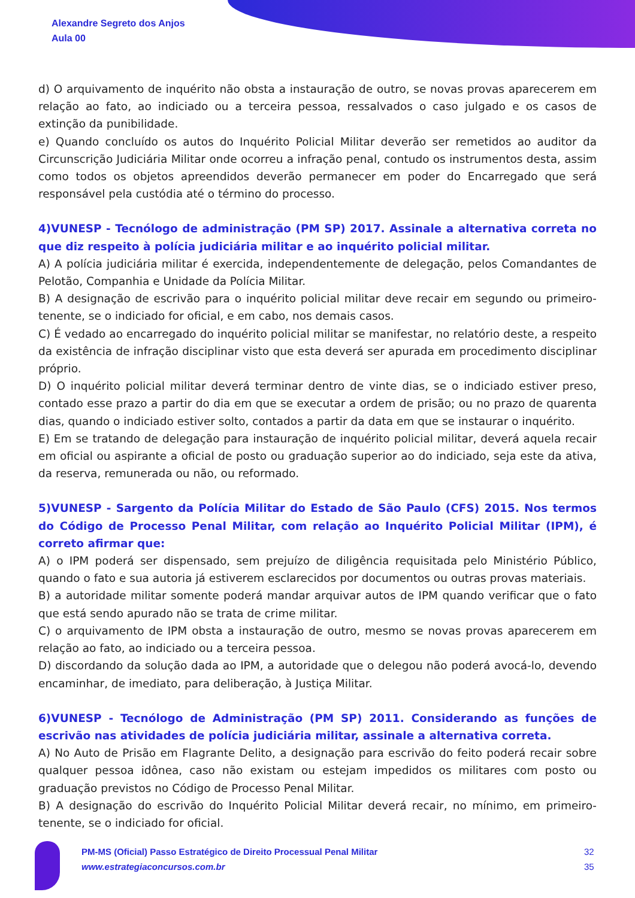Alexandre Segreto dos Anjos
Aula 00
d) O arquivamento de inquérito não obsta a instauração de outro, se novas provas aparecerem em relação ao fato, ao indiciado ou a terceira pessoa, ressalvados o caso julgado e os casos de extinção da punibilidade.
e) Quando concluído os autos do Inquérito Policial Militar deverão ser remetidos ao auditor da Circunscrição Judiciária Militar onde ocorreu a infração penal, contudo os instrumentos desta, assim como todos os objetos apreendidos deverão permanecer em poder do Encarregado que será responsável pela custódia até o término do processo.
4)VUNESP - Tecnólogo de administração (PM SP) 2017. Assinale a alternativa correta no que diz respeito à polícia judiciária militar e ao inquérito policial militar.
A) A polícia judiciária militar é exercida, independentemente de delegação, pelos Comandantes de Pelotão, Companhia e Unidade da Polícia Militar.
B) A designação de escrivão para o inquérito policial militar deve recair em segundo ou primeiro-tenente, se o indiciado for oficial, e em cabo, nos demais casos.
C) É vedado ao encarregado do inquérito policial militar se manifestar, no relatório deste, a respeito da existência de infração disciplinar visto que esta deverá ser apurada em procedimento disciplinar próprio.
D) O inquérito policial militar deverá terminar dentro de vinte dias, se o indiciado estiver preso, contado esse prazo a partir do dia em que se executar a ordem de prisão; ou no prazo de quarenta dias, quando o indiciado estiver solto, contados a partir da data em que se instaurar o inquérito.
E) Em se tratando de delegação para instauração de inquérito policial militar, deverá aquela recair em oficial ou aspirante a oficial de posto ou graduação superior ao do indiciado, seja este da ativa, da reserva, remunerada ou não, ou reformado.
5)VUNESP - Sargento da Polícia Militar do Estado de São Paulo (CFS) 2015. Nos termos do Código de Processo Penal Militar, com relação ao Inquérito Policial Militar (IPM), é correto afirmar que:
A) o IPM poderá ser dispensado, sem prejuízo de diligência requisitada pelo Ministério Público, quando o fato e sua autoria já estiverem esclarecidos por documentos ou outras provas materiais.
B) a autoridade militar somente poderá mandar arquivar autos de IPM quando verificar que o fato que está sendo apurado não se trata de crime militar.
C) o arquivamento de IPM obsta a instauração de outro, mesmo se novas provas aparecerem em relação ao fato, ao indiciado ou a terceira pessoa.
D) discordando da solução dada ao IPM, a autoridade que o delegou não poderá avocá-lo, devendo encaminhar, de imediato, para deliberação, à Justiça Militar.
6)VUNESP - Tecnólogo de Administração (PM SP) 2011. Considerando as funções de escrivão nas atividades de polícia judiciária militar, assinale a alternativa correta.
A) No Auto de Prisão em Flagrante Delito, a designação para escrivão do feito poderá recair sobre qualquer pessoa idônea, caso não existam ou estejam impedidos os militares com posto ou graduação previstos no Código de Processo Penal Militar.
B) A designação do escrivão do Inquérito Policial Militar deverá recair, no mínimo, em primeiro-tenente, se o indiciado for oficial.
PM-MS (Oficial) Passo Estratégico de Direito Processual Penal Militar
www.estrategiaconcursos.com.br
32
35